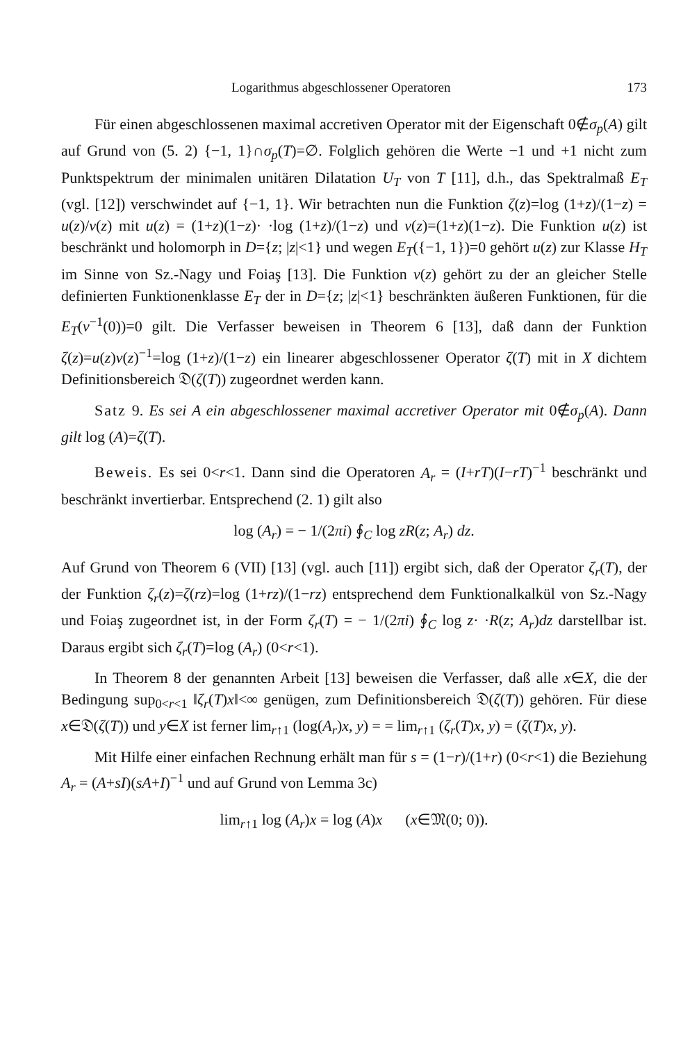Logarithmus abgeschlossener Operatoren 173
Für einen abgeschlossenen maximal accretiven Operator mit der Eigenschaft 0∉σ<sub>p</sub>(A) gilt auf Grund von (5. 2) {−1, 1}∩σ<sub>p</sub>(T)=∅. Folglich gehören die Werte −1 und +1 nicht zum Punktspektrum der minimalen unitären Dilatation U<sub>T</sub> von T [11], d.h., das Spektralmaß E<sub>T</sub> (vgl. [12]) verschwindet auf {−1, 1}. Wir betrachten nun die Funktion ζ(z)=log (1+z)/(1−z) = u(z)/v(z) mit u(z) = (1+z)(1−z)· ·log (1+z)/(1−z) und v(z)=(1+z)(1−z). Die Funktion u(z) ist beschränkt und holomorph in D={z; |z|<1} und wegen E<sub>T</sub>({−1, 1})=0 gehört u(z) zur Klasse H<sub>T</sub> im Sinne von Sz.-Nagy und Foiaş [13]. Die Funktion v(z) gehört zu der an gleicher Stelle definierten Funktionenklasse E<sub>T</sub> der in D={z; |z|<1} beschränkten äußeren Funktionen, für die E<sub>T</sub>(v<sup>−1</sup>(0))=0 gilt. Die Verfasser beweisen in Theorem 6 [13], daß dann der Funktion ζ(z)=u(z)v(z)<sup>−1</sup>=log (1+z)/(1−z) ein linearer abgeschlossener Operator ζ(T) mit in X dichtem Definitionsbereich 𝔇(ζ(T)) zugeordnet werden kann.
Satz 9. Es sei A ein abgeschlossener maximal accretiver Operator mit 0∉σ<sub>p</sub>(A). Dann gilt log (A)=ζ(T).
Beweis. Es sei 0<r<1. Dann sind die Operatoren A<sub>r</sub> = (I+rT)(I−rT)<sup>−1</sup> beschränkt und beschränkt invertierbar. Entsprechend (2. 1) gilt also
log (A<sub>r</sub>) = − 1/(2πi) ∮<sub>C</sub> log zR(z; A<sub>r</sub>) dz.
Auf Grund von Theorem 6 (VII) [13] (vgl. auch [11]) ergibt sich, daß der Operator ζ<sub>r</sub>(T), der der Funktion ζ<sub>r</sub>(z)=ζ(rz)=log (1+rz)/(1−rz) entsprechend dem Funktionalkalkül von Sz.-Nagy und Foiaş zugeordnet ist, in der Form ζ<sub>r</sub>(T) = − 1/(2πi) ∮<sub>C</sub> log z· ·R(z; A<sub>r</sub>)dz darstellbar ist. Daraus ergibt sich ζ<sub>r</sub>(T)=log (A<sub>r</sub>) (0<r<1).
In Theorem 8 der genannten Arbeit [13] beweisen die Verfasser, daß alle x∈X, die der Bedingung sup<sub>0<r<1</sub> ‖ζ<sub>r</sub>(T)x‖<∞ genügen, zum Definitionsbereich 𝔇(ζ(T)) gehören. Für diese x∈𝔇(ζ(T)) und y∈X ist ferner lim<sub>r↑1</sub> (log(A<sub>r</sub>)x, y) = = lim<sub>r↑1</sub> (ζ<sub>r</sub>(T)x, y) = (ζ(T)x, y).
Mit Hilfe einer einfachen Rechnung erhält man für s = (1−r)/(1+r) (0<r<1) die Beziehung A<sub>r</sub> = (A+sI)(sA+I)<sup>−1</sup> und auf Grund von Lemma 3c)
lim<sub>r↑1</sub> log (A<sub>r</sub>)x = log (A)x (x∈𝔐(0; 0)).